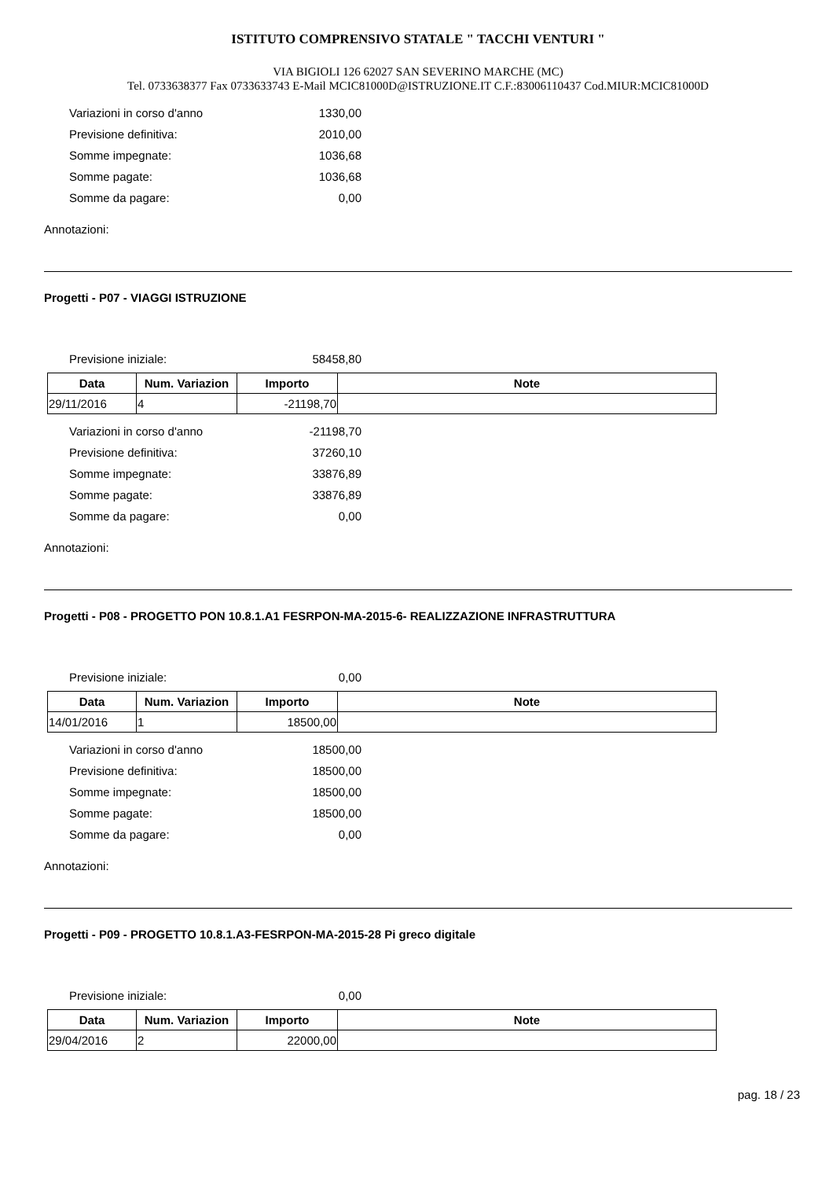ISTITUTO COMPRENSIVO STATALE " TACCHI VENTURI "
VIA BIGIOLI 126 62027 SAN SEVERINO MARCHE (MC)
Tel. 0733638377 Fax 0733633743 E-Mail MCIC81000D@ISTRUZIONE.IT C.F.:83006110437 Cod.MIUR:MCIC81000D
Variazioni in corso d'anno 1330,00
Previsione definitiva: 2010,00
Somme impegnate: 1036,68
Somme pagate: 1036,68
Somme da pagare: 0,00
Annotazioni:
Progetti - P07 - VIAGGI ISTRUZIONE
Previsione iniziale: 58458,80
| Data | Num. Variazion | Importo | Note |
| --- | --- | --- | --- |
| 29/11/2016 | 4 | -21198,70 | |
Variazioni in corso d'anno -21198,70
Previsione definitiva: 37260,10
Somme impegnate: 33876,89
Somme pagate: 33876,89
Somme da pagare: 0,00
Annotazioni:
Progetti - P08 - PROGETTO PON 10.8.1.A1 FESRPON-MA-2015-6- REALIZZAZIONE INFRASTRUTTURA
Previsione iniziale: 0,00
| Data | Num. Variazion | Importo | Note |
| --- | --- | --- | --- |
| 14/01/2016 | 1 | 18500,00 | |
Variazioni in corso d'anno 18500,00
Previsione definitiva: 18500,00
Somme impegnate: 18500,00
Somme pagate: 18500,00
Somme da pagare: 0,00
Annotazioni:
Progetti - P09 - PROGETTO 10.8.1.A3-FESRPON-MA-2015-28 Pi greco digitale
Previsione iniziale: 0,00
| Data | Num. Variazion | Importo | Note |
| --- | --- | --- | --- |
| 29/04/2016 | 2 | 22000,00 | |
pag. 18 / 23